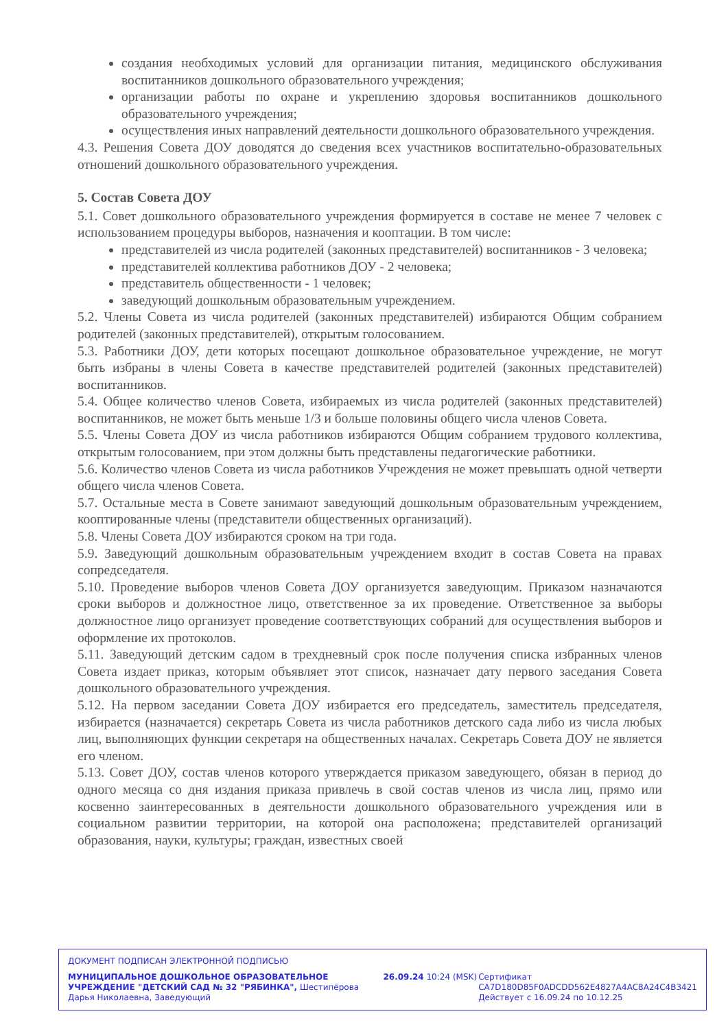создания необходимых условий для организации питания, медицинского обслуживания воспитанников дошкольного образовательного учреждения;
организации работы по охране и укреплению здоровья воспитанников дошкольного образовательного учреждения;
осуществления иных направлений деятельности дошкольного образовательного учреждения.
4.3. Решения Совета ДОУ доводятся до сведения всех участников воспитательно-образовательных отношений дошкольного образовательного учреждения.
5. Состав Совета ДОУ
5.1. Совет дошкольного образовательного учреждения формируется в составе не менее 7 человек с использованием процедуры выборов, назначения и кооптации. В том числе:
представителей из числа родителей (законных представителей) воспитанников - 3 человека;
представителей коллектива работников ДОУ - 2 человека;
представитель общественности - 1 человек;
заведующий дошкольным образовательным учреждением.
5.2. Члены Совета из числа родителей (законных представителей) избираются Общим собранием родителей (законных представителей), открытым голосованием.
5.3. Работники ДОУ, дети которых посещают дошкольное образовательное учреждение, не могут быть избраны в члены Совета в качестве представителей родителей (законных представителей) воспитанников.
5.4. Общее количество членов Совета, избираемых из числа родителей (законных представителей) воспитанников, не может быть меньше 1/3 и больше половины общего числа членов Совета.
5.5. Члены Совета ДОУ из числа работников избираются Общим собранием трудового коллектива, открытым голосованием, при этом должны быть представлены педагогические работники.
5.6. Количество членов Совета из числа работников Учреждения не может превышать одной четверти общего числа членов Совета.
5.7. Остальные места в Совете занимают заведующий дошкольным образовательным учреждением, кооптированные члены (представители общественных организаций).
5.8. Члены Совета ДОУ избираются сроком на три года.
5.9. Заведующий дошкольным образовательным учреждением входит в состав Совета на правах сопредседателя.
5.10. Проведение выборов членов Совета ДОУ организуется заведующим. Приказом назначаются сроки выборов и должностное лицо, ответственное за их проведение. Ответственное за выборы должностное лицо организует проведение соответствующих собраний для осуществления выборов и оформление их протоколов.
5.11. Заведующий детским садом в трехдневный срок после получения списка избранных членов Совета издает приказ, которым объявляет этот список, назначает дату первого заседания Совета дошкольного образовательного учреждения.
5.12. На первом заседании Совета ДОУ избирается его председатель, заместитель председателя, избирается (назначается) секретарь Совета из числа работников детского сада либо из числа любых лиц, выполняющих функции секретаря на общественных началах. Секретарь Совета ДОУ не является его членом.
5.13. Совет ДОУ, состав членов которого утверждается приказом заведующего, обязан в период до одного месяца со дня издания приказа привлечь в свой состав членов из числа лиц, прямо или косвенно заинтересованных в деятельности дошкольного образовательного учреждения или в социальном развитии территории, на которой она расположена; представителей организаций образования, науки, культуры; граждан, известных своей
ДОКУМЕНТ ПОДПИСАН ЭЛЕКТРОННОЙ ПОДПИСЬЮ
МУНИЦИПАЛЬНОЕ ДОШКОЛЬНОЕ ОБРАЗОВАТЕЛЬНОЕ УЧРЕЖДЕНИЕ "ДЕТСКИЙ САД № 32 "РЯБИНКА", Шестипёрова Дарья Николаевна, Заведующий
26.09.24 10:24 (MSK) Сертификат
CA7D180D85F0ADCDD562E4827A4AC8A24C4B3421
Действует с 16.09.24 по 10.12.25